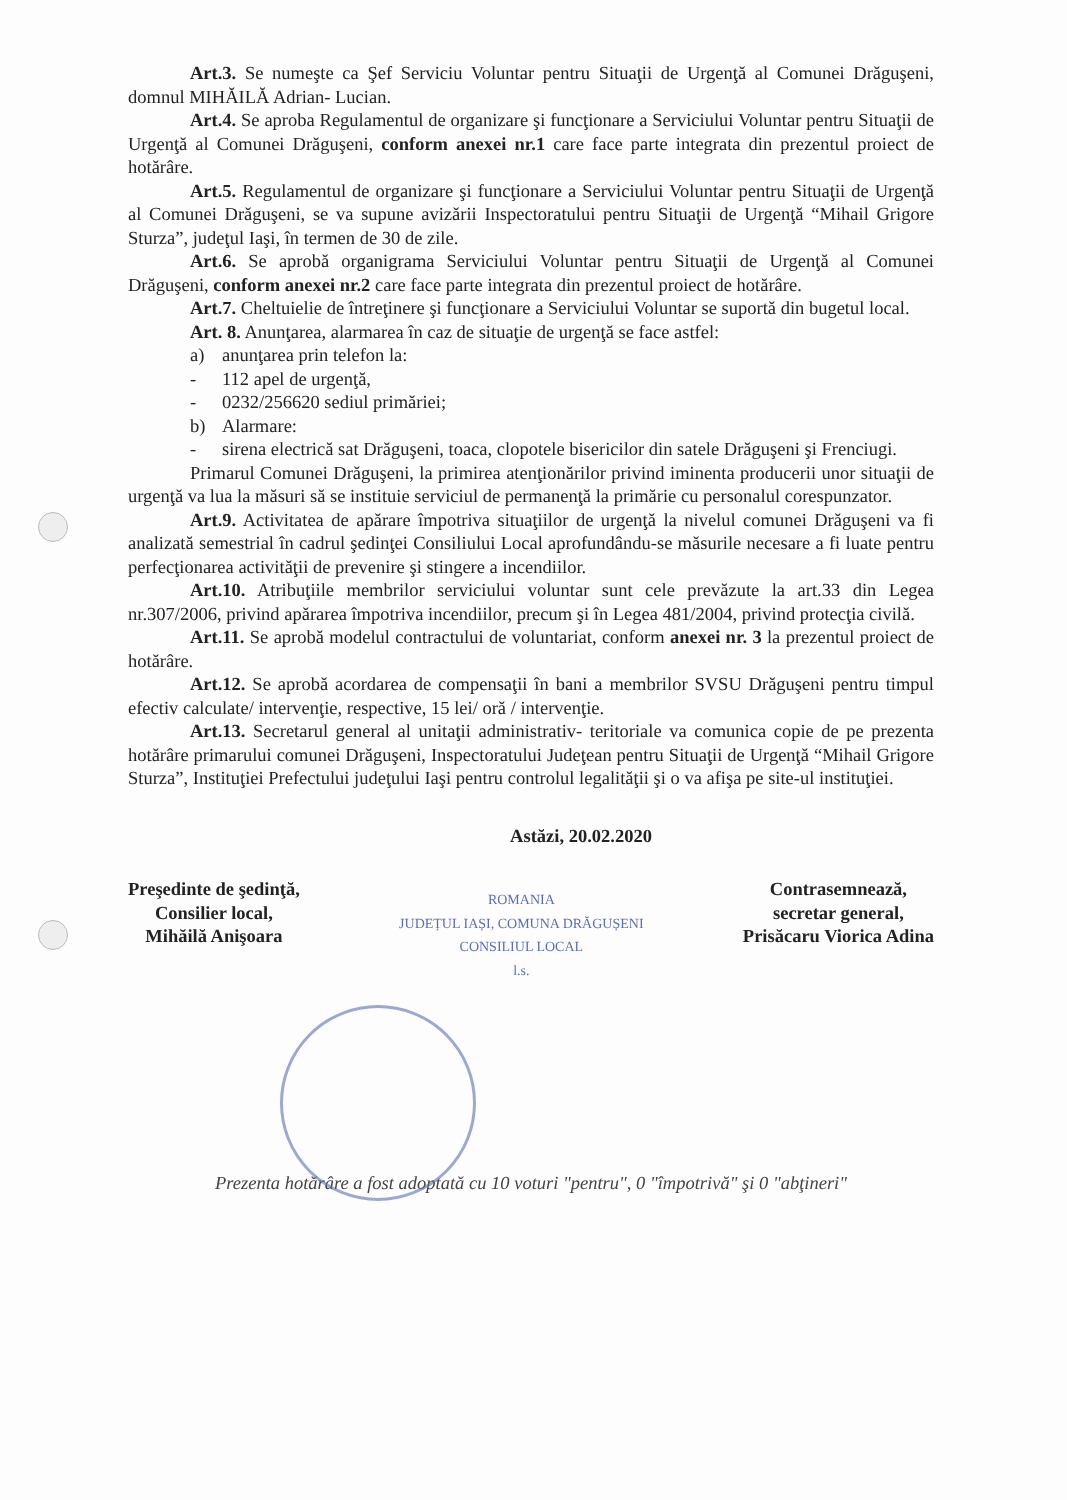Art.3. Se numeşte ca Şef Serviciu Voluntar pentru Situaţii de Urgenţă al Comunei Drăguşeni, domnul MIHĂILĂ Adrian- Lucian.
Art.4. Se aproba Regulamentul de organizare şi funcţionare a Serviciului Voluntar pentru Situaţii de Urgenţă al Comunei Drăguşeni, conform anexei nr.1 care face parte integrata din prezentul proiect de hotărâre.
Art.5. Regulamentul de organizare şi funcţionare a Serviciului Voluntar pentru Situaţii de Urgenţă al Comunei Drăguşeni, se va supune avizării Inspectoratului pentru Situaţii de Urgenţă “Mihail Grigore Sturza”, judeţul Iaşi, în termen de 30 de zile.
Art.6. Se aprobă organigrama Serviciului Voluntar pentru Situaţii de Urgenţă al Comunei Drăguşeni, conform anexei nr.2 care face parte integrata din prezentul proiect de hotărâre.
Art.7. Cheltuielie de întreţinere şi funcţionare a Serviciului Voluntar se suportă din bugetul local.
Art. 8. Anunţarea, alarmarea în caz de situaţie de urgenţă se face astfel:
a) anunţarea prin telefon la:
- 112 apel de urgenţă,
- 0232/256620 sediul primăriei;
b) Alarmare:
- sirena electrică sat Drăguşeni, toaca, clopotele bisericilor din satele Drăguşeni şi Frenciugi.
Primarul Comunei Drăguşeni, la primirea atenţionărilor privind iminenta producerii unor situaţii de urgenţă va lua la măsuri să se instituie serviciul de permanenţă la primărie cu personalul corespunzator.
Art.9. Activitatea de apărare împotriva situaţiilor de urgenţă la nivelul comunei Drăguşeni va fi analizată semestrial în cadrul şedinţei Consiliului Local aprofundându-se măsurile necesare a fi luate pentru perfecţionarea activităţii de prevenire şi stingere a incendiilor.
Art.10. Atribuţiile membrilor serviciului voluntar sunt cele prevăzute la art.33 din Legea nr.307/2006, privind apărarea împotriva incendiilor, precum şi în Legea 481/2004, privind protecţia civilă.
Art.11. Se aprobă modelul contractului de voluntariat, conform anexei nr. 3 la prezentul proiect de hotărâre.
Art.12. Se aprobă acordarea de compensaţii în bani a membrilor SVSU Drăguşeni pentru timpul efectiv calculate/ intervenţie, respective, 15 lei/ oră / intervenţie.
Art.13. Secretarul general al unitaţii administrativ- teritoriale va comunica copie de pe prezenta hotărâre primarului comunei Drăguşeni, Inspectoratului Judeţean pentru Situaţii de Urgenţă “Mihail Grigore Sturza”, Instituţiei Prefectului judeţului Iaşi pentru controlul legalităţii şi o va afişa pe site-ul instituţiei.
Astăzi, 20.02.2020
Preşedinte de şedinţă,
Consilier local,
Mihăilă Anişoara
ROMANIA
JUDEȚUL IAȘI, COMUNA DRĂGUȘENI
CONSILIUL LOCAL
l.s.
Contrasemnează,
secretar general,
Prisăcaru Viorica Adina
Prezenta hotărâre a fost adoptată cu 10 voturi "pentru", 0 "împotrivă" şi 0 "abţineri"